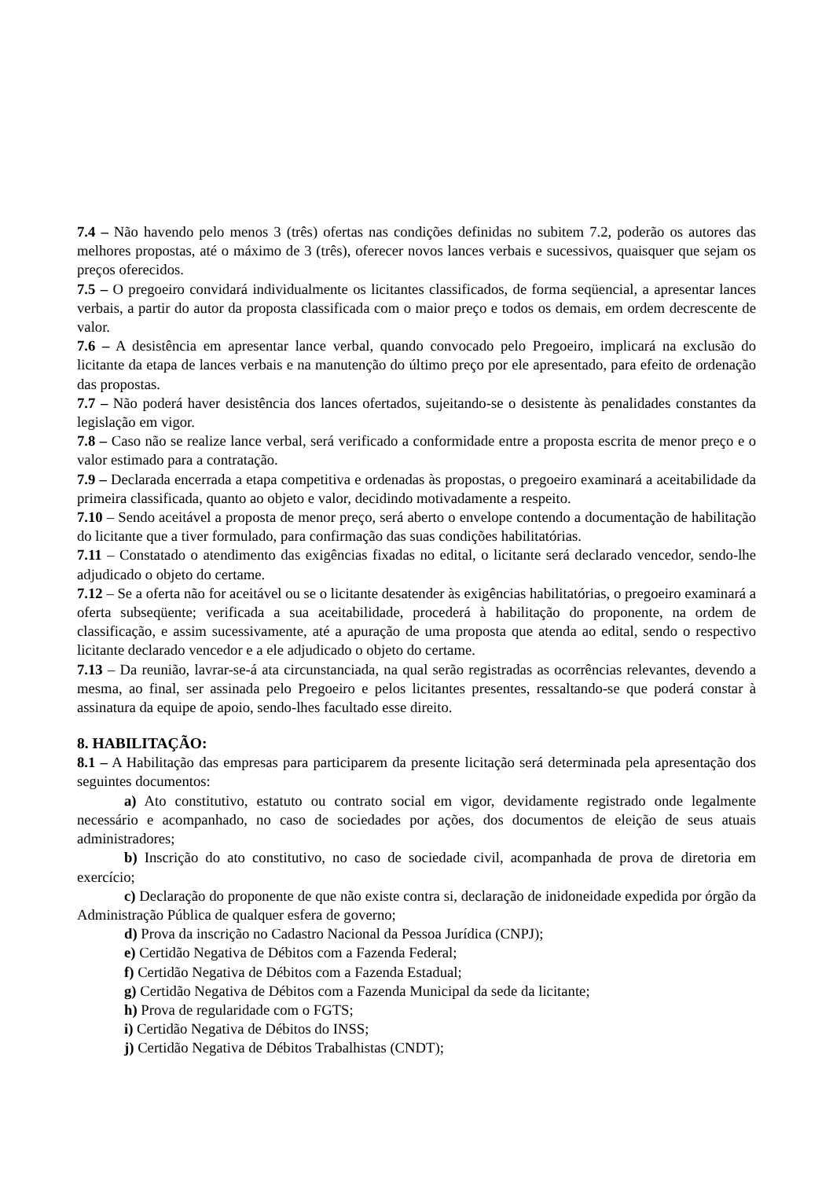7.4 – Não havendo pelo menos 3 (três) ofertas nas condições definidas no subitem 7.2, poderão os autores das melhores propostas, até o máximo de 3 (três), oferecer novos lances verbais e sucessivos, quaisquer que sejam os preços oferecidos.
7.5 – O pregoeiro convidará individualmente os licitantes classificados, de forma seqüencial, a apresentar lances verbais, a partir do autor da proposta classificada com o maior preço e todos os demais, em ordem decrescente de valor.
7.6 – A desistência em apresentar lance verbal, quando convocado pelo Pregoeiro, implicará na exclusão do licitante da etapa de lances verbais e na manutenção do último preço por ele apresentado, para efeito de ordenação das propostas.
7.7 – Não poderá haver desistência dos lances ofertados, sujeitando-se o desistente às penalidades constantes da legislação em vigor.
7.8 – Caso não se realize lance verbal, será verificado a conformidade entre a proposta escrita de menor preço e o valor estimado para a contratação.
7.9 – Declarada encerrada a etapa competitiva e ordenadas às propostas, o pregoeiro examinará a aceitabilidade da primeira classificada, quanto ao objeto e valor, decidindo motivadamente a respeito.
7.10 – Sendo aceitável a proposta de menor preço, será aberto o envelope contendo a documentação de habilitação do licitante que a tiver formulado, para confirmação das suas condições habilitatórias.
7.11 – Constatado o atendimento das exigências fixadas no edital, o licitante será declarado vencedor, sendo-lhe adjudicado o objeto do certame.
7.12 – Se a oferta não for aceitável ou se o licitante desatender às exigências habilitatórias, o pregoeiro examinará a oferta subseqüente; verificada a sua aceitabilidade, procederá à habilitação do proponente, na ordem de classificação, e assim sucessivamente, até a apuração de uma proposta que atenda ao edital, sendo o respectivo licitante declarado vencedor e a ele adjudicado o objeto do certame.
7.13 – Da reunião, lavrar-se-á ata circunstanciada, na qual serão registradas as ocorrências relevantes, devendo a mesma, ao final, ser assinada pelo Pregoeiro e pelos licitantes presentes, ressaltando-se que poderá constar à assinatura da equipe de apoio, sendo-lhes facultado esse direito.
8. HABILITAÇÃO:
8.1 – A Habilitação das empresas para participarem da presente licitação será determinada pela apresentação dos seguintes documentos:
a) Ato constitutivo, estatuto ou contrato social em vigor, devidamente registrado onde legalmente necessário e acompanhado, no caso de sociedades por ações, dos documentos de eleição de seus atuais administradores;
b) Inscrição do ato constitutivo, no caso de sociedade civil, acompanhada de prova de diretoria em exercício;
c) Declaração do proponente de que não existe contra si, declaração de inidoneidade expedida por órgão da Administração Pública de qualquer esfera de governo;
d) Prova da inscrição no Cadastro Nacional da Pessoa Jurídica (CNPJ);
e) Certidão Negativa de Débitos com a Fazenda Federal;
f) Certidão Negativa de Débitos com a Fazenda Estadual;
g) Certidão Negativa de Débitos com a Fazenda Municipal da sede da licitante;
h) Prova de regularidade com o FGTS;
i) Certidão Negativa de Débitos do INSS;
j) Certidão Negativa de Débitos Trabalhistas (CNDT);